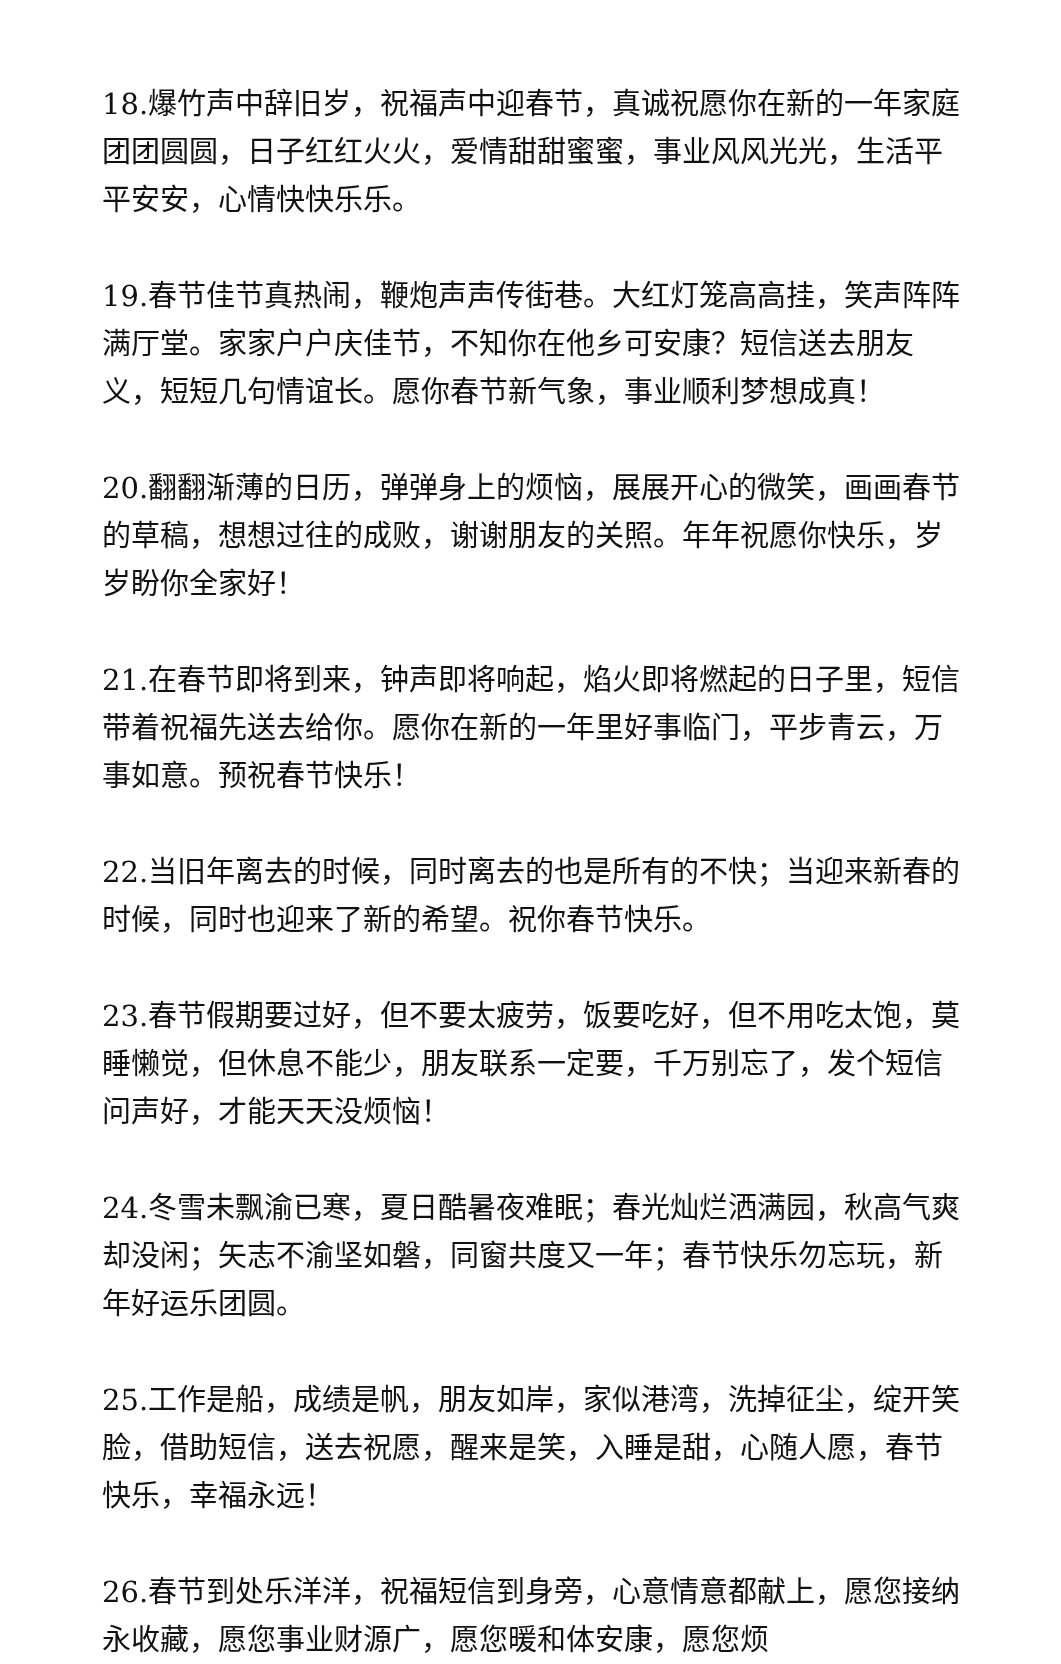18.爆竹声中辞旧岁，祝福声中迎春节，真诚祝愿你在新的一年家庭团团圆圆，日子红红火火，爱情甜甜蜜蜜，事业风风光光，生活平平安安，心情快快乐乐。
19.春节佳节真热闹，鞭炮声声传街巷。大红灯笼高高挂，笑声阵阵满厅堂。家家户户庆佳节，不知你在他乡可安康？短信送去朋友义，短短几句情谊长。愿你春节新气象，事业顺利梦想成真！
20.翻翻渐薄的日历，弹弹身上的烦恼，展展开心的微笑，画画春节的草稿，想想过往的成败，谢谢朋友的关照。年年祝愿你快乐，岁岁盼你全家好！
21.在春节即将到来，钟声即将响起，焰火即将燃起的日子里，短信带着祝福先送去给你。愿你在新的一年里好事临门，平步青云，万事如意。预祝春节快乐！
22.当旧年离去的时候，同时离去的也是所有的不快；当迎来新春的时候，同时也迎来了新的希望。祝你春节快乐。
23.春节假期要过好，但不要太疲劳，饭要吃好，但不用吃太饱，莫睡懒觉，但休息不能少，朋友联系一定要，千万别忘了，发个短信问声好，才能天天没烦恼！
24.冬雪未飘渝已寒，夏日酷暑夜难眠；春光灿烂洒满园，秋高气爽却没闲；矢志不渝坚如磐，同窗共度又一年；春节快乐勿忘玩，新年好运乐团圆。
25.工作是船，成绩是帆，朋友如岸，家似港湾，洗掉征尘，绽开笑脸，借助短信，送去祝愿，醒来是笑，入睡是甜，心随人愿，春节快乐，幸福永远！
26.春节到处乐洋洋，祝福短信到身旁，心意情意都献上，愿您接纳永收藏，愿您事业财源广，愿您暖和体安康，愿您烦